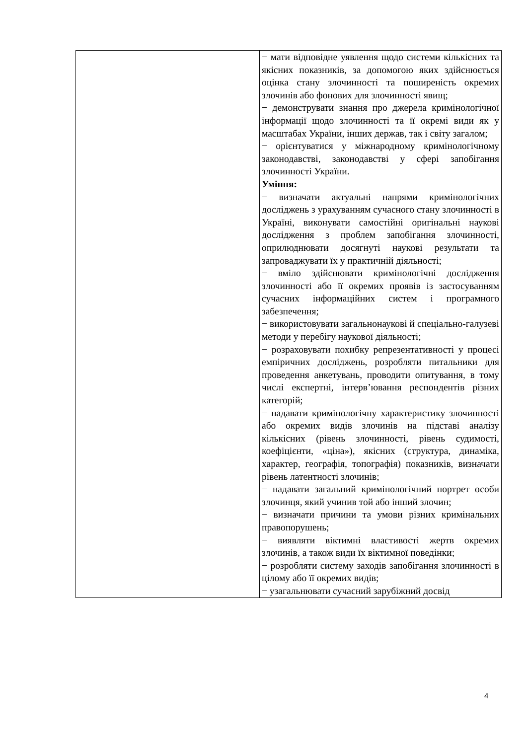| | − мати відповідне уявлення щодо системи кількісних та якісних показників, за допомогою яких здійснюється оцінка стану злочинності та поширеність окремих злочинів або фонових для злочинності явищ; − демонструвати знання про джерела кримінологічної інформації щодо злочинності та її окремі види як у масштабах України, інших держав, так і світу загалом; − орієнтуватися у міжнародному кримінологічному законодавстві, законодавстві у сфері запобігання злочинності України. Уміння: − визначати актуальні напрями кримінологічних досліджень з урахуванням сучасного стану злочинності в Україні, виконувати самостійні оригінальні наукові дослідження з проблем запобігання злочинності, оприлюднювати досягнуті наукові результати та запроваджувати їх у практичній діяльності; − вміло здійснювати кримінологічні дослідження злочинності або її окремих проявів із застосуванням сучасних інформаційних систем і програмного забезпечення; − використовувати загальнонаукові й спеціально-галузеві методи у перебігу наукової діяльності; − розраховувати похибку репрезентативності у процесі емпіричних досліджень, розробляти питальники для проведення анкетувань, проводити опитування, в тому числі експертні, інтерв’ювання респондентів різних категорій; − надавати кримінологічну характеристику злочинності або окремих видів злочинів на підставі аналізу кількісних (рівень злочинності, рівень судимості, коефіцієнти, «ціна»), якісних (структура, динаміка, характер, географія, топографія) показників, визначати рівень латентності злочинів; − надавати загальний кримінологічний портрет особи злочинця, який учинив той або інший злочин; − визначати причини та умови різних кримінальних правопорушень; − виявляти віктимні властивості жертв окремих злочинів, а також види їх віктимної поведінки; − розробляти систему заходів запобігання злочинності в цілому або її окремих видів; − узагальнювати сучасний зарубіжний досвід |
4